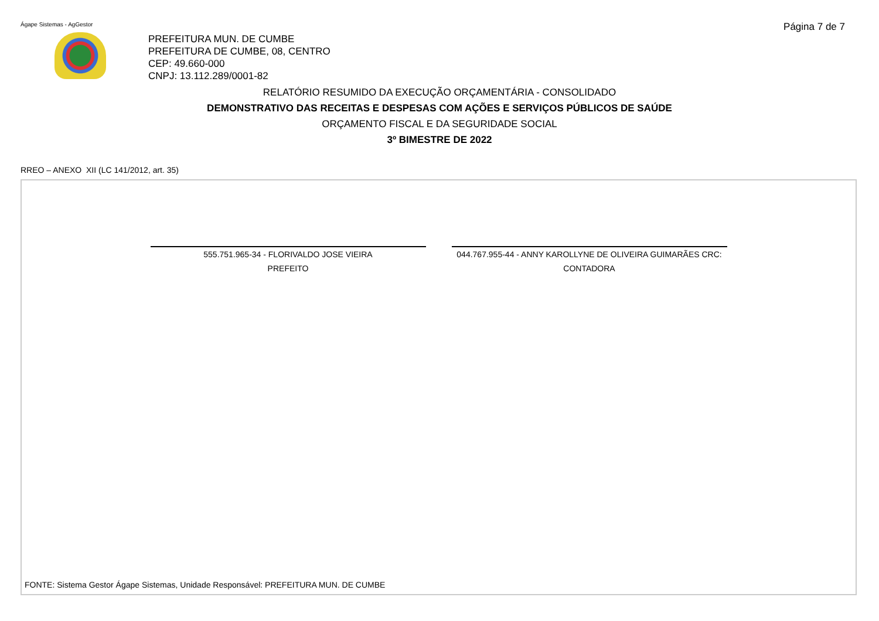Ágape Sistemas - AgGestor
PREFEITURA MUN. DE CUMBE
PREFEITURA DE CUMBE, 08, CENTRO
CEP: 49.660-000
CNPJ: 13.112.289/0001-82
Página 7 de 7
RELATÓRIO RESUMIDO DA EXECUÇÃO ORÇAMENTÁRIA - CONSOLIDADO
DEMONSTRATIVO DAS RECEITAS E DESPESAS COM AÇÕES E SERVIÇOS PÚBLICOS DE SAÚDE
ORÇAMENTO FISCAL E DA SEGURIDADE SOCIAL
3º BIMESTRE DE 2022
RREO – ANEXO XII (LC 141/2012, art. 35)
555.751.965-34 - FLORIVALDO JOSE VIEIRA
PREFEITO
044.767.955-44 - ANNY KAROLLYNE DE OLIVEIRA GUIMARÃES CRC:
CONTADORA
FONTE: Sistema Gestor Ágape Sistemas, Unidade Responsável: PREFEITURA MUN. DE CUMBE